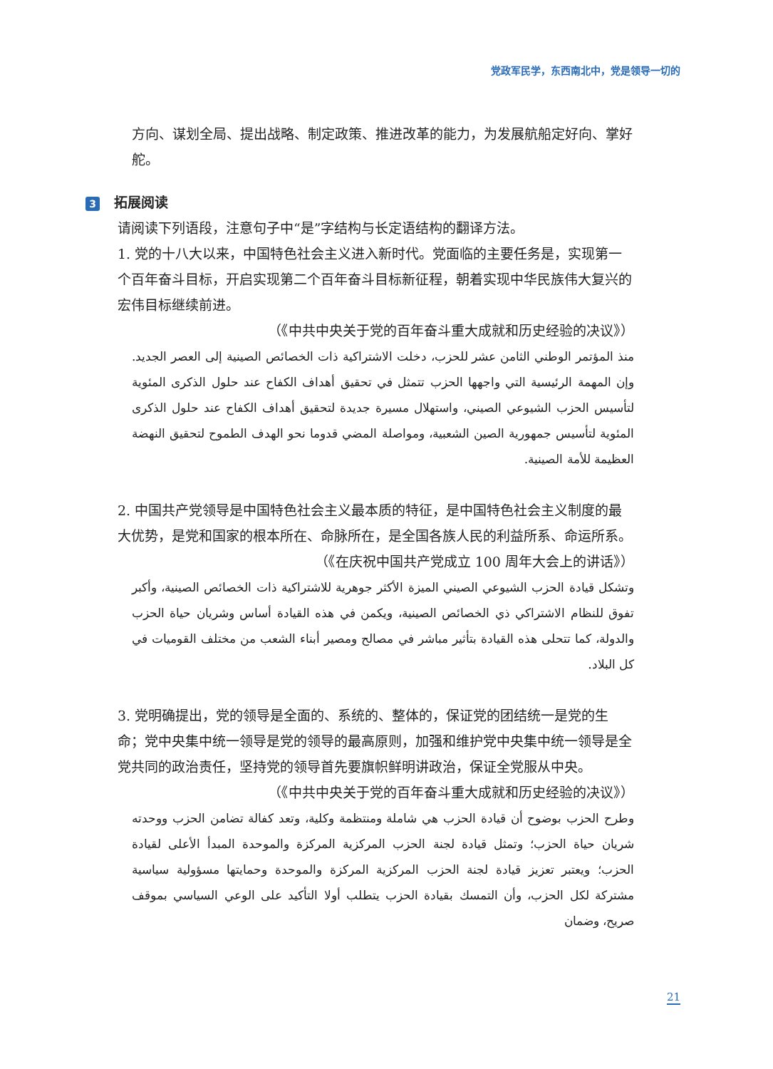党政军民学，东西南北中，党是领导一切的
方向、谋划全局、提出战略、制定政策、推进改革的能力，为发展航船定好向、掌好舵。
3 拓展阅读
请阅读下列语段，注意句子中“是”字结构与长定语结构的翻译方法。
1. 党的十八大以来，中国特色社会主义进入新时代。党面临的主要任务是，实现第一个百年奋斗目标，开启实现第二个百年奋斗目标新征程，朝着实现中华民族伟大复兴的宏伟目标继续前进。
（《中共中央关于党的百年奋斗重大成就和历史经验的决议》）
منذ المؤتمر الوطني الثامن عشر للحزب، دخلت الاشتراكية ذات الخصائص الصينية إلى العصر الجديد. وإن المهمة الرئيسية التي واجهها الحزب تتمثل في تحقيق أهداف الكفاح عند حلول الذكرى المئوية لتأسيس الحزب الشيوعي الصيني، واستهلال مسيرة جديدة لتحقيق أهداف الكفاح عند حلول الذكرى المئوية لتأسيس جمهورية الصين الشعبية، ومواصلة المضي قدوما نحو الهدف الطموح لتحقيق النهضة العظيمة للأمة الصينية.
2. 中国共产党领导是中国特色社会主义最本质的特征，是中国特色社会主义制度的最大优势，是党和国家的根本所在、命脉所在，是全国各族人民的利益所系、命运所系。
（《在庆祝中国共产党成立 100 周年大会上的讲话》）
وتشكل قيادة الحزب الشيوعي الصيني الميزة الأكثر جوهرية للاشتراكية ذات الخصائص الصينية، وأكبر تفوق للنظام الاشتراكي ذي الخصائص الصينية، ويكمن في هذه القيادة أساس وشريان حياة الحزب والدولة، كما تتحلى هذه القيادة بتأثير مباشر في مصالح ومصير أبناء الشعب من مختلف القوميات في كل البلاد.
3. 党明确提出，党的领导是全面的、系统的、整体的，保证党的团结统一是党的生命；党中央集中统一领导是党的领导的最高原则，加强和维护党中央集中统一领导是全党共同的政治责任，坚持党的领导首先要旗帜鲜明讲政治，保证全党服从中央。
（《中共中央关于党的百年奋斗重大成就和历史经验的决议》）
وطرح الحزب بوضوح أن قيادة الحزب هي شاملة ومنتظمة وكلية، وتعد كفالة تضامن الحزب ووحدته شريان حياة الحزب؛ وتمثل قيادة لجنة الحزب المركزية المركزة والموحدة المبدأ الأعلى لقيادة الحزب؛ ويعتبر تعزيز قيادة لجنة الحزب المركزية المركزة والموحدة وحمايتها مسؤولية سياسية مشتركة لكل الحزب، وأن التمسك بقيادة الحزب يتطلب أولا التأكيد على الوعي السياسي بموقف صريح، وضمان
21